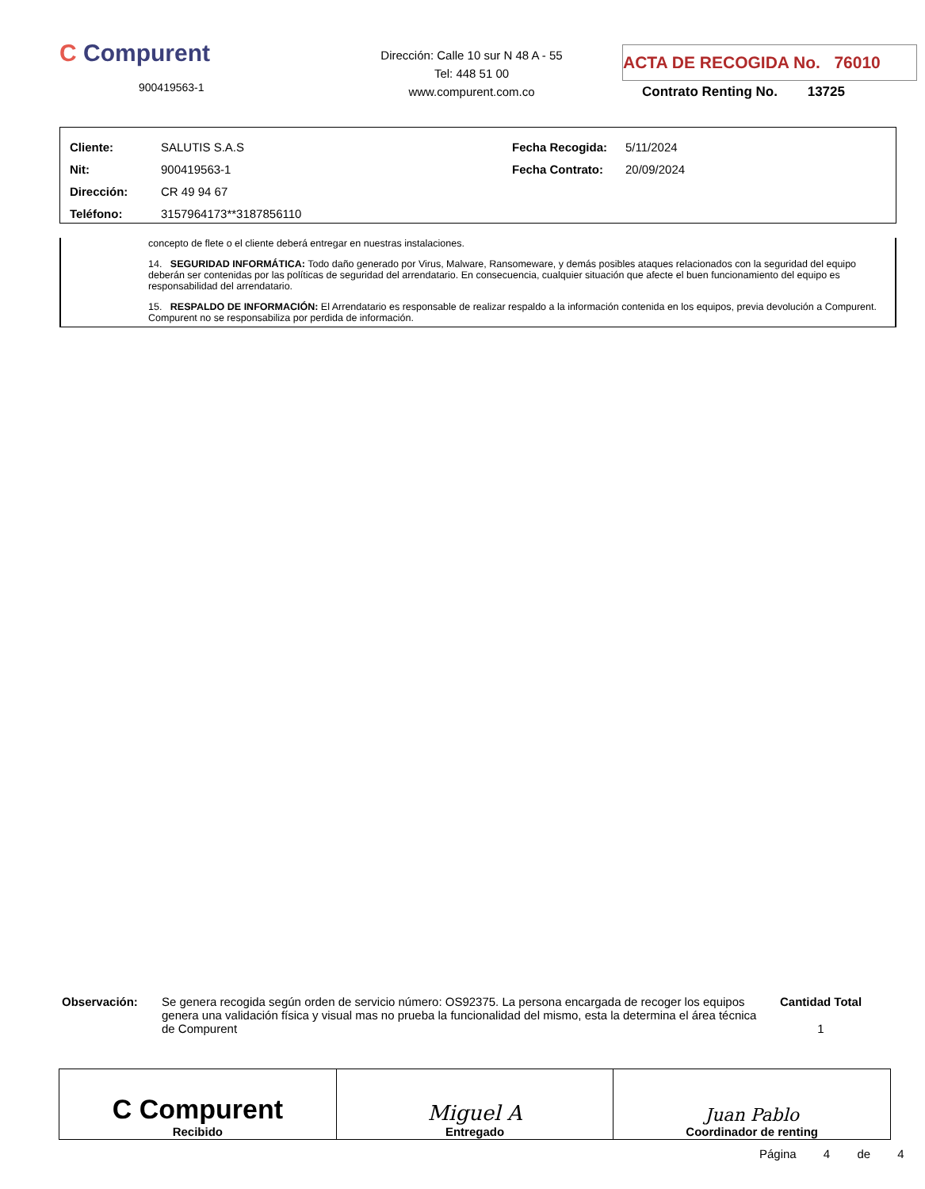C Compurent
900419563-1
Dirección: Calle 10 sur N 48 A - 55
Tel: 448 51 00
www.compurent.com.co
ACTA DE RECOGIDA No. 76010
Contrato Renting No. 13725
| Cliente: | SALUTIS S.A.S | Fecha Recogida: | 5/11/2024 |
| Nit: | 900419563-1 | Fecha Contrato: | 20/09/2024 |
| Dirección: | CR 49 94 67 | | |
| Teléfono: | 3157964173**3187856110 | | |
concepto de flete o el cliente deberá entregar en nuestras instalaciones.
14. SEGURIDAD INFORMÁTICA: Todo daño generado por Virus, Malware, Ransomeware, y demás posibles ataques relacionados con la seguridad del equipo deberán ser contenidas por las políticas de seguridad del arrendatario. En consecuencia, cualquier situación que afecte el buen funcionamiento del equipo es responsabilidad del arrendatario.
15. RESPALDO DE INFORMACIÓN: El Arrendatario es responsable de realizar respaldo a la información contenida en los equipos, previa devolución a Compurent. Compurent no se responsabiliza por perdida de información.
Observación: Se genera recogida según orden de servicio número: OS92375. La persona encargada de recoger los equipos genera una validación física y visual mas no prueba la funcionalidad del mismo, esta la determina el área técnica de Compurent
Cantidad Total
1
| C Compurent Recibido | Miguel A Entregado | Juan Pablo Coordinador de renting |
Página 4 de 4